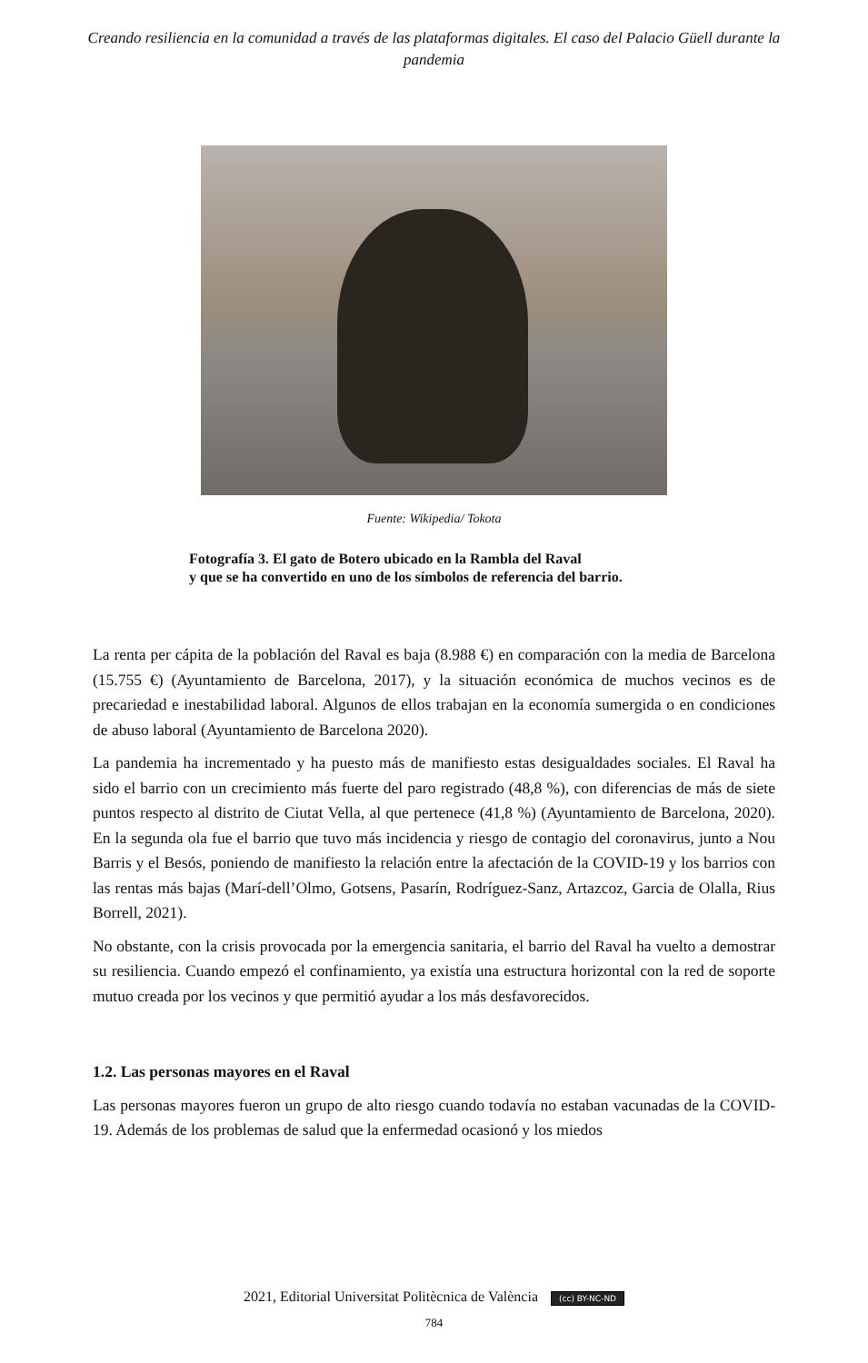Creando resiliencia en la comunidad a través de las plataformas digitales. El caso del Palacio Güell durante la pandemia
Fuente: Wikipedia/ Tokota
Fotografía 3. El gato de Botero ubicado en la Rambla del Raval
y que se ha convertido en uno de los símbolos de referencia del barrio.
La renta per cápita de la población del Raval es baja (8.988 €) en comparación con la media de Barcelona (15.755 €) (Ayuntamiento de Barcelona, 2017), y la situación económica de muchos vecinos es de precariedad e inestabilidad laboral. Algunos de ellos trabajan en la economía sumergida o en condiciones de abuso laboral (Ayuntamiento de Barcelona 2020).
La pandemia ha incrementado y ha puesto más de manifiesto estas desigualdades sociales. El Raval ha sido el barrio con un crecimiento más fuerte del paro registrado (48,8 %), con diferencias de más de siete puntos respecto al distrito de Ciutat Vella, al que pertenece (41,8 %) (Ayuntamiento de Barcelona, 2020). En la segunda ola fue el barrio que tuvo más incidencia y riesgo de contagio del coronavirus, junto a Nou Barris y el Besós, poniendo de manifiesto la relación entre la afectación de la COVID-19 y los barrios con las rentas más bajas (Marí-dell’Olmo, Gotsens, Pasarín, Rodríguez-Sanz, Artazcoz, Garcia de Olalla, Rius Borrell, 2021).
No obstante, con la crisis provocada por la emergencia sanitaria, el barrio del Raval ha vuelto a demostrar su resiliencia. Cuando empezó el confinamiento, ya existía una estructura horizontal con la red de soporte mutuo creada por los vecinos y que permitió ayudar a los más desfavorecidos.
1.2. Las personas mayores en el Raval
Las personas mayores fueron un grupo de alto riesgo cuando todavía no estaban vacunadas de la COVID-19. Además de los problemas de salud que la enfermedad ocasionó y los miedos
2021, Editorial Universitat Politècnica de València (cc) BY-NC-ND
784